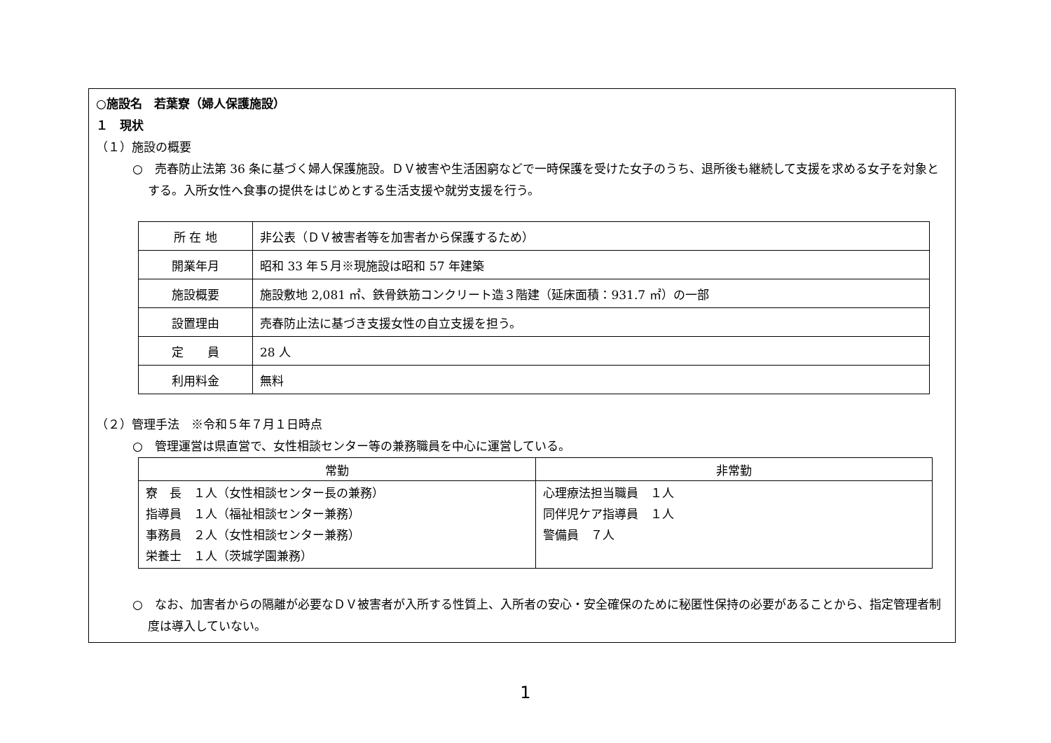○施設名　若葉寮（婦人保護施設）
１　現状
（１）施設の概要
○　売春防止法第 36 条に基づく婦人保護施設。ＤＶ被害や生活困窮などで一時保護を受けた女子のうち、退所後も継続して支援を求める女子を対象とする。入所女性へ食事の提供をはじめとする生活支援や就労支援を行う。
| 所 在 地 | 非公表（ＤＶ被害者等を加害者から保護するため） |
| 開業年月 | 昭和 33 年５月※現施設は昭和 57 年建築 |
| 施設概要 | 施設敷地 2,081 ㎡、鉄骨鉄筋コンクリート造３階建（延床面積：931.7 ㎡）の一部 |
| 設置理由 | 売春防止法に基づき支援女性の自立支援を担う。 |
| 定 員 | 28 人 |
| 利用料金 | 無料 |
（２）管理手法　※令和５年７月１日時点
○　管理運営は県直営で、女性相談センター等の兼務職員を中心に運営している。
| 常勤 | 非常勤 |
| --- | --- |
| 寮 長 １人（女性相談センター長の兼務） 指導員 １人（福祉相談センター兼務） 事務員 ２人（女性相談センター兼務） 栄養士 １人（茨城学園兼務） | 心理療法担当職員 １人 同伴児ケア指導員 １人 警備員 ７人 |
○　なお、加害者からの隔離が必要なＤＶ被害者が入所する性質上、入所者の安心・安全確保のために秘匿性保持の必要があることから、指定管理者制度は導入していない。
1